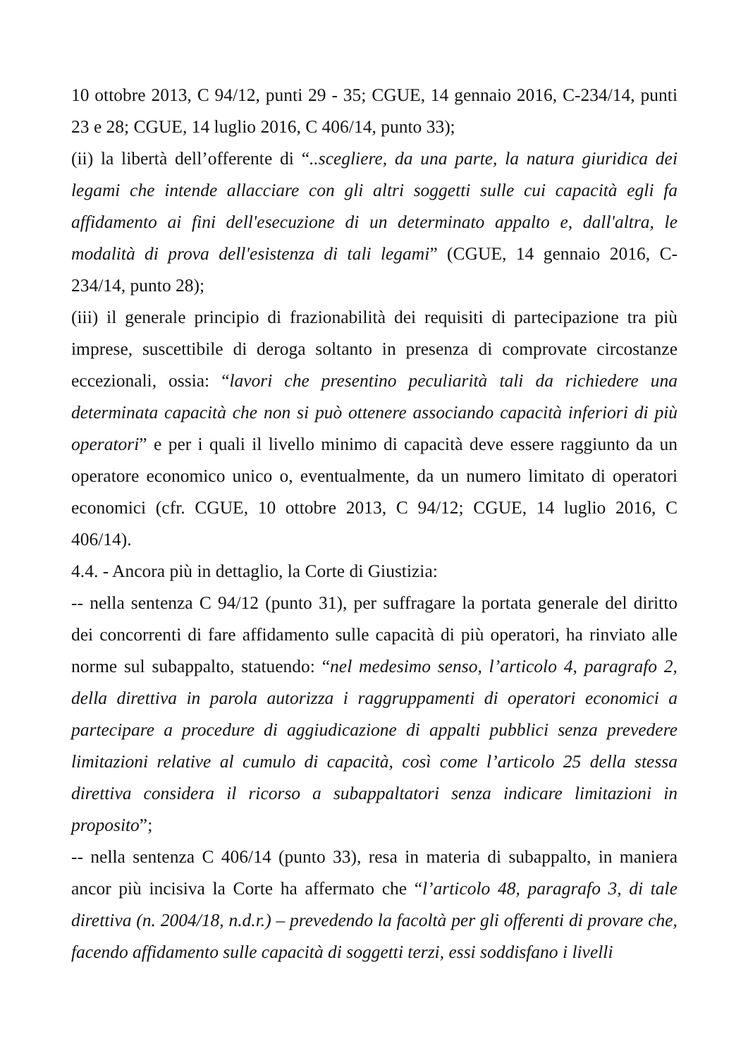10 ottobre 2013, C 94/12, punti 29 - 35; CGUE, 14 gennaio 2016, C-234/14, punti 23 e 28; CGUE, 14 luglio 2016, C 406/14, punto 33);
(ii) la libertà dell’offerente di “..scegliere, da una parte, la natura giuridica dei legami che intende allacciare con gli altri soggetti sulle cui capacità egli fa affidamento ai fini dell'esecuzione di un determinato appalto e, dall'altra, le modalità di prova dell'esistenza di tali legami” (CGUE, 14 gennaio 2016, C-234/14, punto 28);
(iii) il generale principio di frazionabilità dei requisiti di partecipazione tra più imprese, suscettibile di deroga soltanto in presenza di comprovate circostanze eccezionali, ossia: “lavori che presentino peculiarità tali da richiedere una determinata capacità che non si può ottenere associando capacità inferiori di più operatori” e per i quali il livello minimo di capacità deve essere raggiunto da un operatore economico unico o, eventualmente, da un numero limitato di operatori economici (cfr. CGUE, 10 ottobre 2013, C 94/12; CGUE, 14 luglio 2016, C 406/14).
4.4. - Ancora più in dettaglio, la Corte di Giustizia:
-- nella sentenza C 94/12 (punto 31), per suffragare la portata generale del diritto dei concorrenti di fare affidamento sulle capacità di più operatori, ha rinviato alle norme sul subappalto, statuendo: “nel medesimo senso, l’articolo 4, paragrafo 2, della direttiva in parola autorizza i raggruppamenti di operatori economici a partecipare a procedure di aggiudicazione di appalti pubblici senza prevedere limitazioni relative al cumulo di capacità, così come l’articolo 25 della stessa direttiva considera il ricorso a subappaltatori senza indicare limitazioni in proposito”;
-- nella sentenza C 406/14 (punto 33), resa in materia di subappalto, in maniera ancor più incisiva la Corte ha affermato che “l’articolo 48, paragrafo 3, di tale direttiva (n. 2004/18, n.d.r.) – prevedendo la facoltà per gli offerenti di provare che, facendo affidamento sulle capacità di soggetti terzi, essi soddisfano i livelli